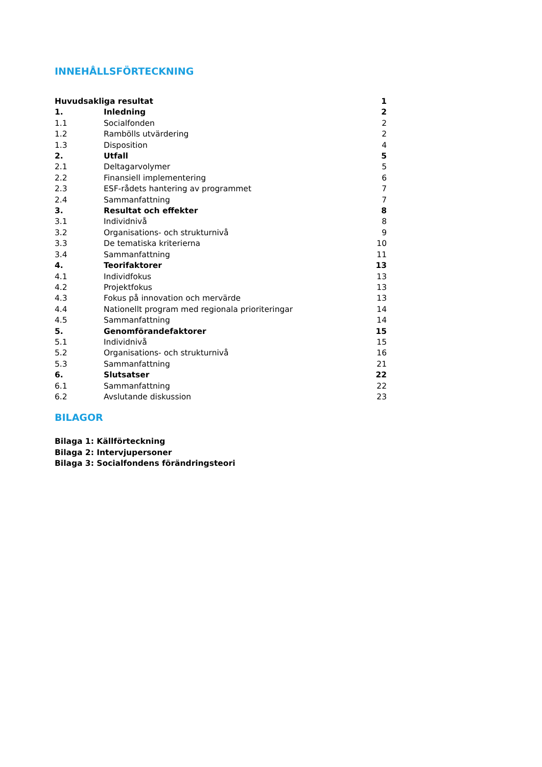INNEHÅLLSFÖRTECKNING
| Huvudsakliga resultat | | 1 |
| 1. | Inledning | 2 |
| 1.1 | Socialfonden | 2 |
| 1.2 | Rambölls utvärdering | 2 |
| 1.3 | Disposition | 4 |
| 2. | Utfall | 5 |
| 2.1 | Deltagarvolymer | 5 |
| 2.2 | Finansiell implementering | 6 |
| 2.3 | ESF-rådets hantering av programmet | 7 |
| 2.4 | Sammanfattning | 7 |
| 3. | Resultat och effekter | 8 |
| 3.1 | Individnivå | 8 |
| 3.2 | Organisations- och strukturnivå | 9 |
| 3.3 | De tematiska kriterierna | 10 |
| 3.4 | Sammanfattning | 11 |
| 4. | Teorifaktorer | 13 |
| 4.1 | Individfokus | 13 |
| 4.2 | Projektfokus | 13 |
| 4.3 | Fokus på innovation och mervärde | 13 |
| 4.4 | Nationellt program med regionala prioriteringar | 14 |
| 4.5 | Sammanfattning | 14 |
| 5. | Genomförandefaktorer | 15 |
| 5.1 | Individnivå | 15 |
| 5.2 | Organisations- och strukturnivå | 16 |
| 5.3 | Sammanfattning | 21 |
| 6. | Slutsatser | 22 |
| 6.1 | Sammanfattning | 22 |
| 6.2 | Avslutande diskussion | 23 |
BILAGOR
Bilaga 1: Källförteckning
Bilaga 2: Intervjupersoner
Bilaga 3: Socialfondens förändringsteori